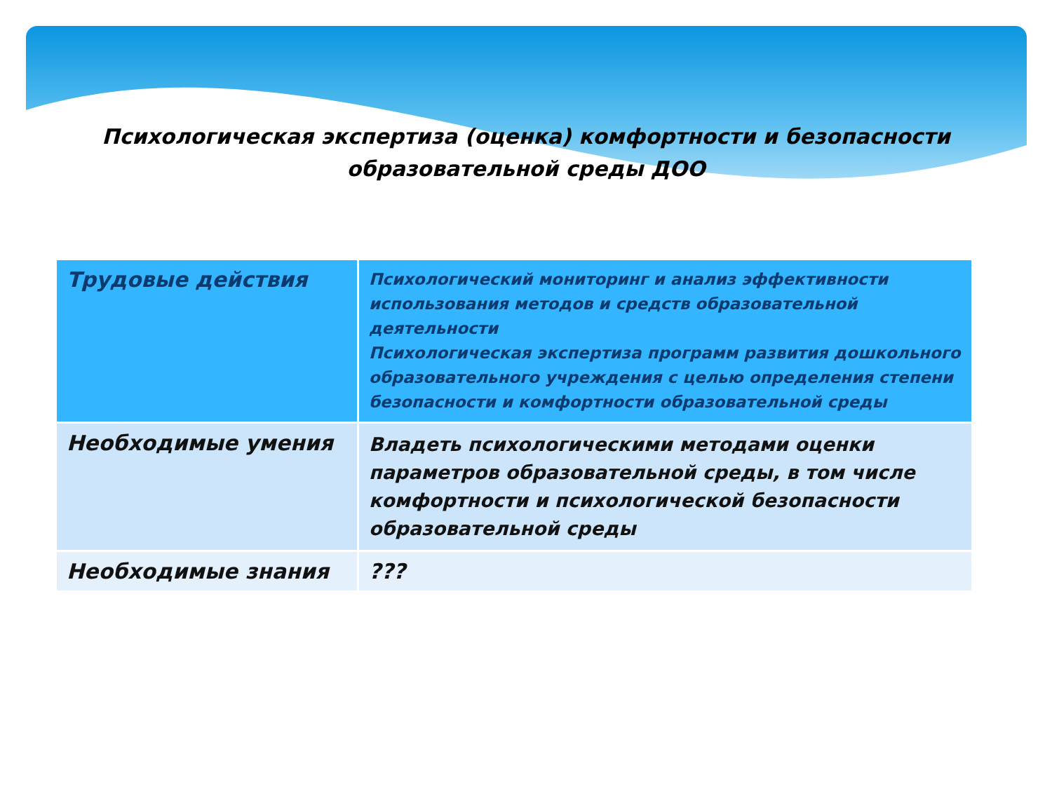Психологическая экспертиза (оценка) комфортности и безопасности
образовательной среды ДОО
| Трудовые действия | Психологический мониторинг и анализ эффективности использования методов и средств образовательной деятельности Психологическая экспертиза программ развития дошкольного образовательного учреждения с целью определения степени безопасности и комфортности образовательной среды |
| Необходимые умения | Владеть психологическими методами оценки параметров образовательной среды, в том числе комфортности и психологической безопасности образовательной среды |
| Необходимые знания | ??? |